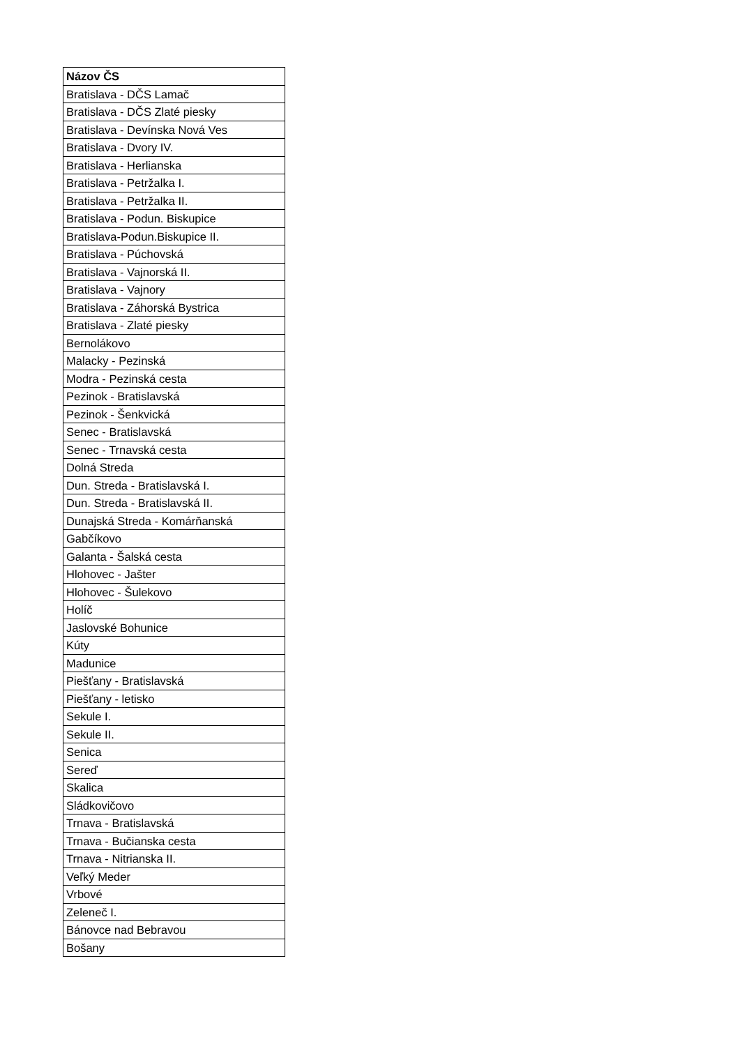| Názov ČS |
| --- |
| Bratislava - DČS Lamač |
| Bratislava - DČS Zlaté piesky |
| Bratislava - Devínska Nová Ves |
| Bratislava - Dvory IV. |
| Bratislava - Herlianska |
| Bratislava - Petržalka I. |
| Bratislava - Petržalka II. |
| Bratislava - Podun. Biskupice |
| Bratislava-Podun.Biskupice II. |
| Bratislava - Púchovská |
| Bratislava - Vajnorská II. |
| Bratislava - Vajnory |
| Bratislava - Záhorská Bystrica |
| Bratislava - Zlaté piesky |
| Bernolákovo |
| Malacky - Pezinská |
| Modra - Pezinská cesta |
| Pezinok - Bratislavská |
| Pezinok - Šenkvická |
| Senec - Bratislavská |
| Senec - Trnavská cesta |
| Dolná Streda |
| Dun. Streda - Bratislavská I. |
| Dun. Streda - Bratislavská II. |
| Dunajská Streda - Komárňanská |
| Gabčíkovo |
| Galanta - Šalská cesta |
| Hlohovec - Jašter |
| Hlohovec - Šulekovo |
| Holíč |
| Jaslovské Bohunice |
| Kúty |
| Madunice |
| Piešťany - Bratislavská |
| Piešťany - letisko |
| Sekule I. |
| Sekule II. |
| Senica |
| Sereď |
| Skalica |
| Sládkovičovo |
| Trnava - Bratislavská |
| Trnava - Bučianska cesta |
| Trnava - Nitrianska II. |
| Veľký Meder |
| Vrbové |
| Zeleneč I. |
| Bánovce nad Bebravou |
| Bošany |